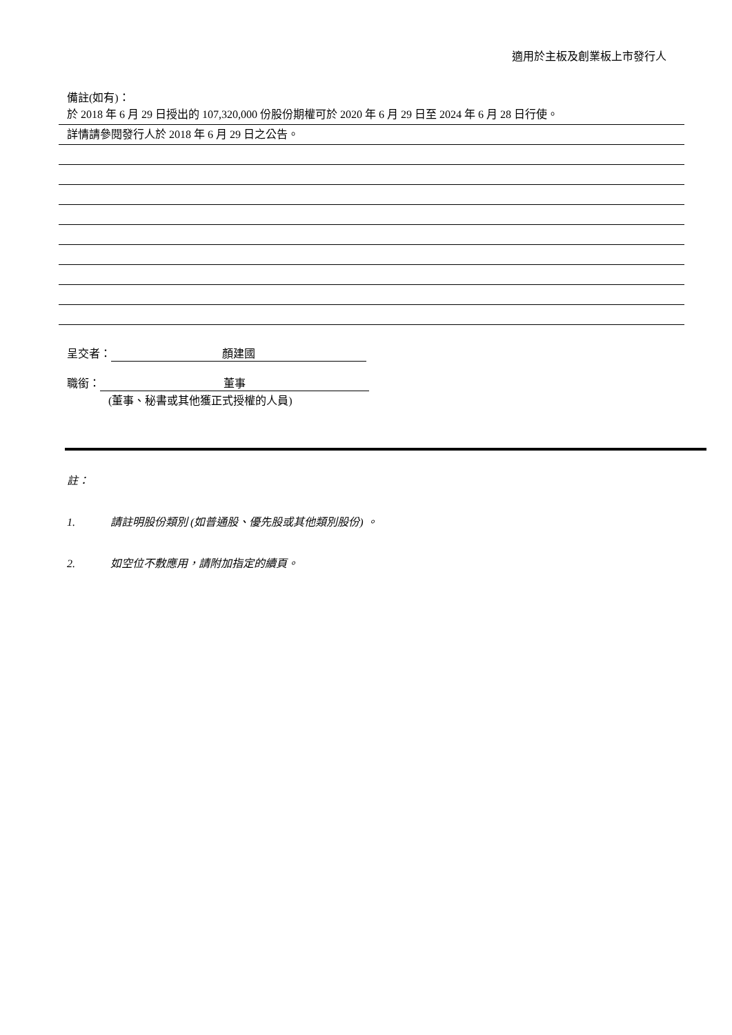適用於主板及創業板上市發行人
備註(如有)：
於 2018 年 6 月 29 日授出的 107,320,000 份股份期權可於 2020 年 6 月 29 日至 2024 年 6 月 28 日行使。
詳情請參閱發行人於 2018 年 6 月 29 日之公告。
呈交者： 顏建國
職銜： 董事
(董事、秘書或其他獲正式授權的人員)
註：
1. 請註明股份類別 (如普通股、優先股或其他類別股份) 。
2. 如空位不敷應用，請附加指定的續頁。